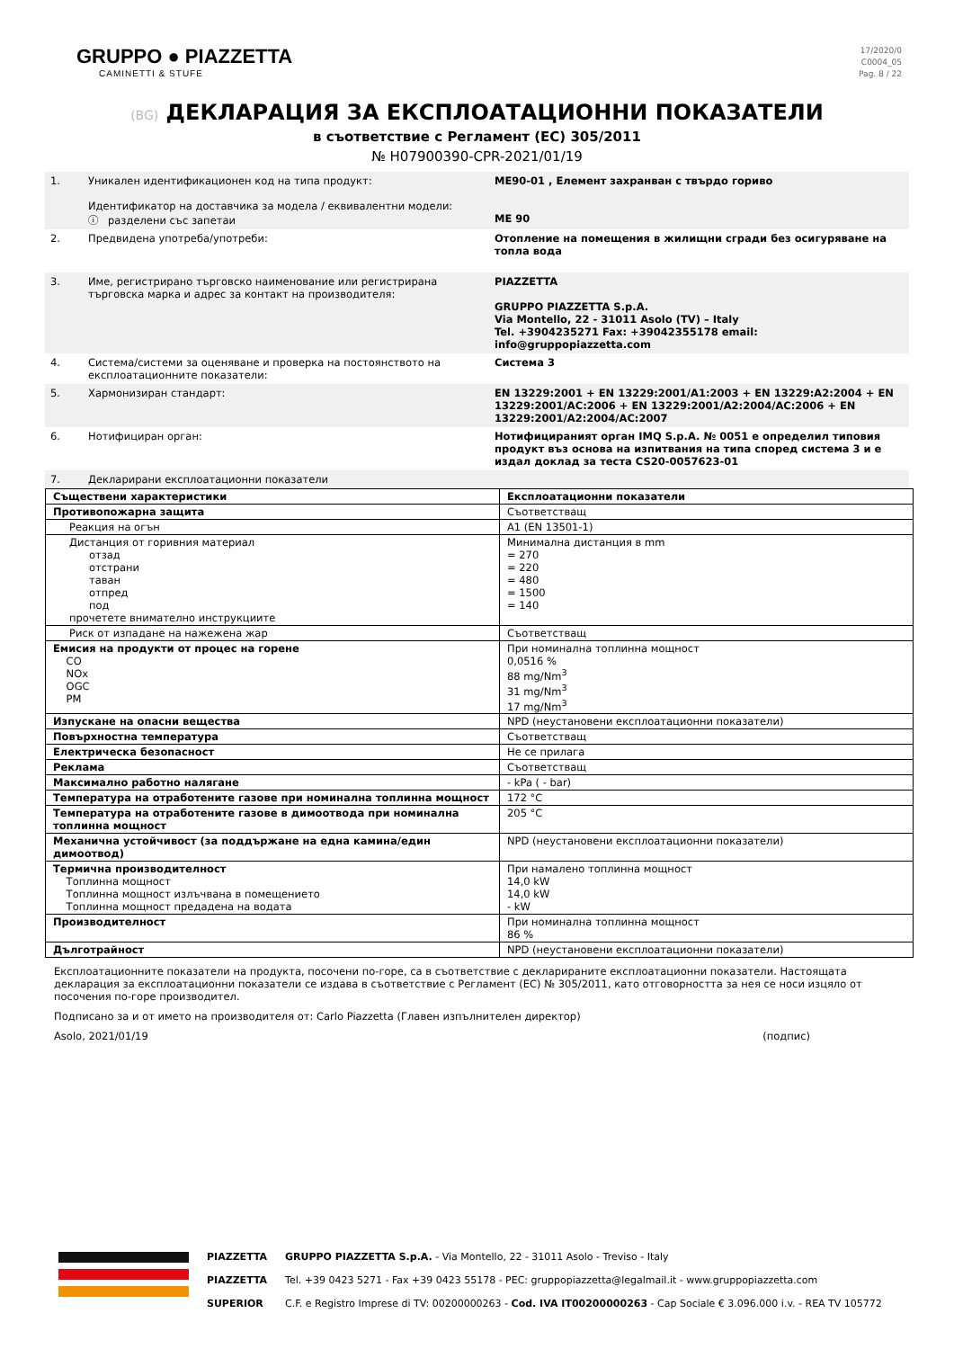GRUPPO ● PIAZZETTA
CAMINETTI & STUFE
17/2020/0
C0004_05
Pag. 8 / 22
(BG) ДЕКЛАРАЦИЯ ЗА ЕКСПЛОАТАЦИОННИ ПОКАЗАТЕЛИ
в съответствие с Регламент (ЕС) 305/2011
№ H07900390-CPR-2021/01/19
| 1. | Уникален идентификационен код на типа продукт: Идентификатор на доставчика за модела / еквивалентни модели: ⓘ разделени със запетаи | ME90-01 , Елемент захранван с твърдо гориво ME 90 |
| 2. | Предвидена употреба/употреби: | Отопление на помещения в жилищни сгради без осигуряване на топла вода |
| 3. | Име, регистрирано търговско наименование или регистрирана търговска марка и адрес за контакт на производителя: | PIAZZETTA GRUPPO PIAZZETTA S.p.A. Via Montello, 22 - 31011 Asolo (TV) – Italy Tel. +3904235271 Fax: +39042355178 email: info@gruppopiazzetta.com |
| 4. | Система/системи за оценяване и проверка на постоянството на експлоатационните показатели: | Система 3 |
| 5. | Хармонизиран стандарт: | EN 13229:2001 + EN 13229:2001/A1:2003 + EN 13229:A2:2004 + EN 13229:2001/AC:2006 + EN 13229:2001/A2:2004/AC:2006 + EN 13229:2001/A2:2004/AC:2007 |
| 6. | Нотифициран орган: | Нотифицираният орган IMQ S.p.A. № 0051 е определил типовия продукт въз основа на изпитвания на типа според система 3 и е издал доклад за теста CS20-0057623-01 |
| 7. | Декларирани експлоатационни показатели | |
| Съществени характеристики | Експлоатационни показатели |
| --- | --- |
| Противопожарна защита | Съответстващ |
| Реакция на огън | A1 (EN 13501-1) |
| Дистанция от горивния материал отзад отстрани таван отпред под прочетете внимателно инструкциите | Минимална дистанция в mm = 270 = 220 = 480 = 1500 = 140 |
| Риск от изпадане на нажежена жар | Съответстващ |
| Емисия на продукти от процес на горене CO NOx OGC PM | При номинална топлинна мощност 0,0516 % 88 mg/Nm<sup>3</sup> 31 mg/Nm<sup>3</sup> 17 mg/Nm<sup>3</sup> |
| Изпускане на опасни вещества | NPD (неустановени експлоатационни показатели) |
| Повърхностна температура | Съответстващ |
| Електрическа безопасност | Не се прилага |
| Реклама | Съответстващ |
| Максимално работно налягане | - kPa ( - bar) |
| Температура на отработените газове при номинална топлинна мощност | 172 °C |
| Температура на отработените газове в димоотвода при номинална топлинна мощност | 205 °C |
| Механична устойчивост (за поддържане на една камина/един димоотвод) | NPD (неустановени експлоатационни показатели) |
| Термична производителност Топлинна мощност Топлинна мощност излъчвана в помещението Топлинна мощност предадена на водата | При намалено топлинна мощност 14,0 kW 14,0 kW - kW |
| Производителност | При номинална топлинна мощност 86 % |
| Дълготрайност | NPD (неустановени експлоатационни показатели) |
Експлоатационните показатели на продукта, посочени по-горе, са в съответствие с декларираните експлоатационни показатели. Настоящата декларация за експлоатационни показатели се издава в съответствие с Регламент (ЕС) № 305/2011, като отговорността за нея се носи изцяло от посочения по-горе производител.
Подписано за и от името на производителя от: Carlo Piazzetta (Главен изпълнителен директор)
Asolo, 2021/01/19 (подпис)
PIAZZETTA
PIAZZETTA
SUPERIOR
GRUPPO PIAZZETTA S.p.A. - Via Montello, 22 - 31011 Asolo - Treviso - Italy
Tel. +39 0423 5271 - Fax +39 0423 55178 - PEC: gruppopiazzetta@legalmail.it - www.gruppopiazzetta.com
C.F. e Registro Imprese di TV: 00200000263 - Cod. IVA IT00200000263 - Cap Sociale € 3.096.000 i.v. - REA TV 105772